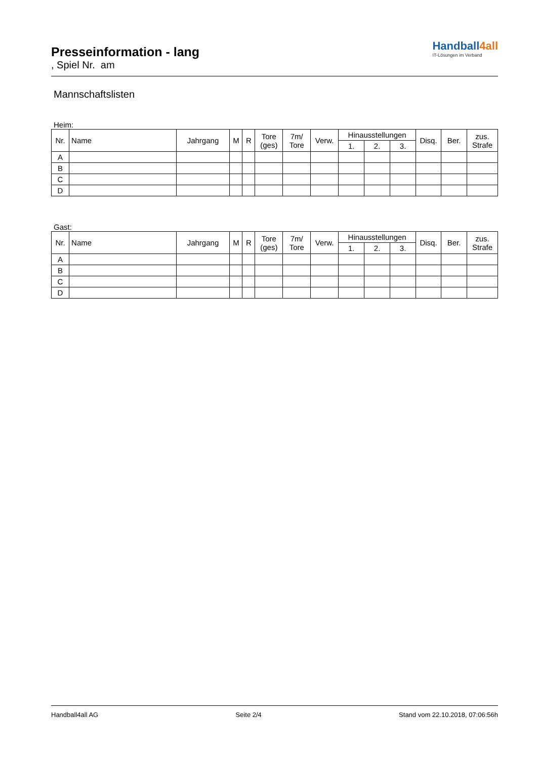Presseinformation - lang
, Spiel Nr. am
Handball4all
IT-Lösungen im Verband
Mannschaftslisten
Heim:
| Nr. | Name | Jahrgang | M | R | Tore (ges) | 7m/ Tore | Verw. | Hinausstellungen | | | Disq. | Ber. | zus. Strafe |
| --- | --- | --- | --- | --- | --- | --- | --- | --- | --- | --- | --- | --- | --- |
| | | | | | | | | 1. | 2. | 3. | | | |
| A | | | | | | | | | | | | | |
| B | | | | | | | | | | | | | |
| C | | | | | | | | | | | | | |
| D | | | | | | | | | | | | | |
Gast:
| Nr. | Name | Jahrgang | M | R | Tore (ges) | 7m/ Tore | Verw. | Hinausstellungen | | | Disq. | Ber. | zus. Strafe |
| --- | --- | --- | --- | --- | --- | --- | --- | --- | --- | --- | --- | --- | --- |
| | | | | | | | | 1. | 2. | 3. | | | |
| A | | | | | | | | | | | | | |
| B | | | | | | | | | | | | | |
| C | | | | | | | | | | | | | |
| D | | | | | | | | | | | | | |
Handball4all AG Seite 2/4 Stand vom 22.10.2018, 07:06:56h